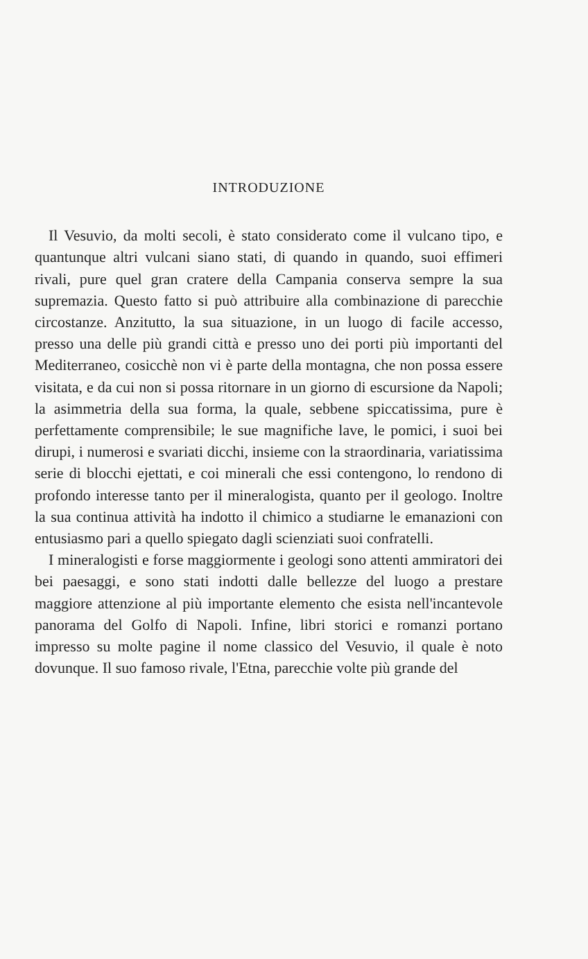INTRODUZIONE
Il Vesuvio, da molti secoli, è stato considerato come il vulcano tipo, e quantunque altri vulcani siano stati, di quando in quando, suoi effimeri rivali, pure quel gran cratere della Campania conserva sempre la sua supremazia. Questo fatto si può attribuire alla combinazione di parecchie circostanze. Anzitutto, la sua situazione, in un luogo di facile accesso, presso una delle più grandi città e presso uno dei porti più importanti del Mediterraneo, cosicchè non vi è parte della montagna, che non possa essere visitata, e da cui non si possa ritornare in un giorno di escursione da Napoli; la asimmetria della sua forma, la quale, sebbene spiccatissima, pure è perfettamente comprensibile; le sue magnifiche lave, le pomici, i suoi bei dirupi, i numerosi e svariati dicchi, insieme con la straordinaria, variatissima serie di blocchi ejettati, e coi minerali che essi contengono, lo rendono di profondo interesse tanto per il mineralogista, quanto per il geologo. Inoltre la sua continua attività ha indotto il chimico a studiarne le emanazioni con entusiasmo pari a quello spiegato dagli scienziati suoi confratelli.
I mineralogisti e forse maggiormente i geologi sono attenti ammiratori dei bei paesaggi, e sono stati indotti dalle bellezze del luogo a prestare maggiore attenzione al più importante elemento che esista nell'incantevole panorama del Golfo di Napoli. Infine, libri storici e romanzi portano impresso su molte pagine il nome classico del Vesuvio, il quale è noto dovunque. Il suo famoso rivale, l'Etna, parecchie volte più grande del